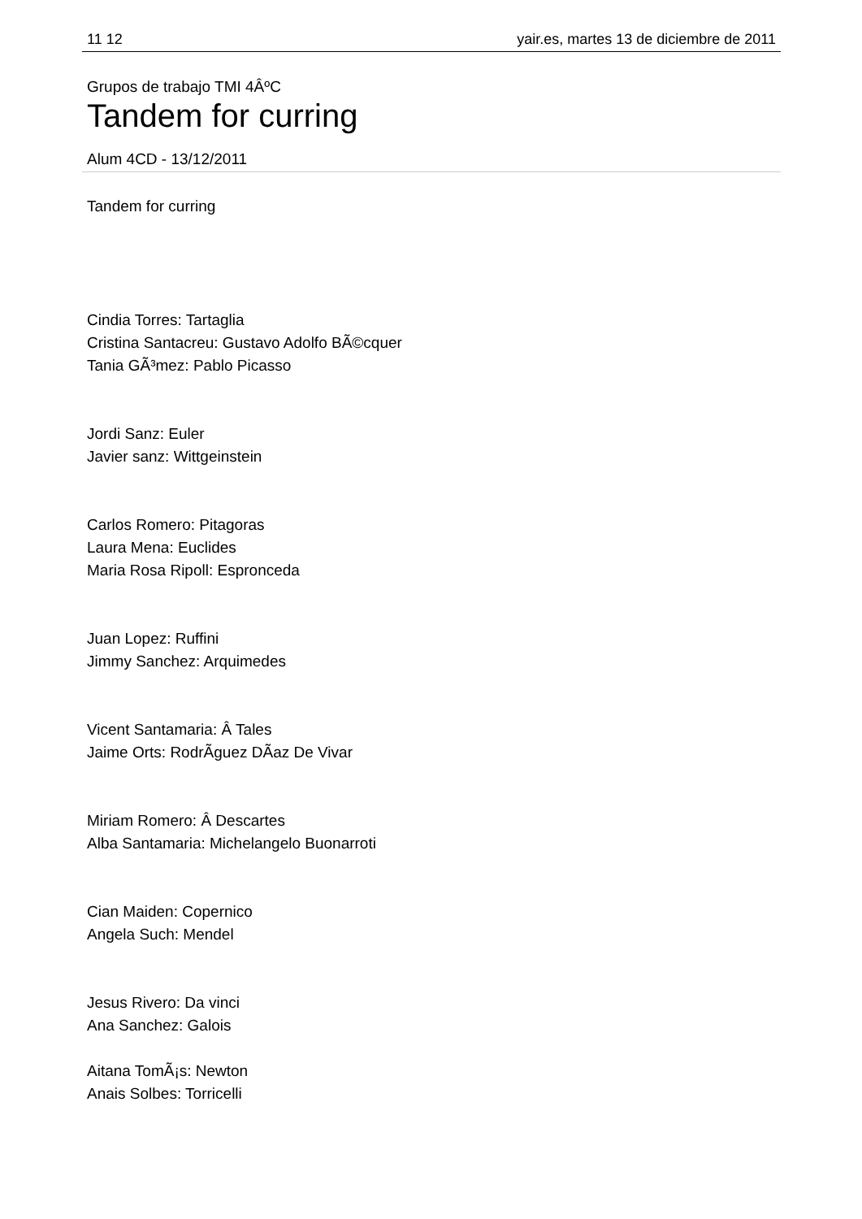11 12 yair.es, martes 13 de diciembre de 2011
Grupos de trabajo TMI 4ÂºC
Tandem for curring
Alum 4CD - 13/12/2011
Tandem for curring
Cindia Torres: Tartaglia
Cristina Santacreu: Gustavo Adolfo BÃ©cquer
Tania GÃ³mez: Pablo Picasso
Jordi Sanz: Euler
Javier sanz: Wittgeinstein
Carlos Romero: Pitagoras
Laura Mena: Euclides
Maria Rosa Ripoll: Espronceda
Juan Lopez: Ruffini
Jimmy Sanchez: Arquimedes
Vicent Santamaria: Â Tales
Jaime Orts: RodrÃ­guez DÃ­az De Vivar
Miriam Romero: Â Descartes
Alba Santamaria: Michelangelo Buonarroti
Cian Maiden: Copernico
Angela Such: Mendel
Jesus Rivero: Da vinci
Ana Sanchez: Galois
Aitana TomÃ¡s: Newton
Anais Solbes: Torricelli